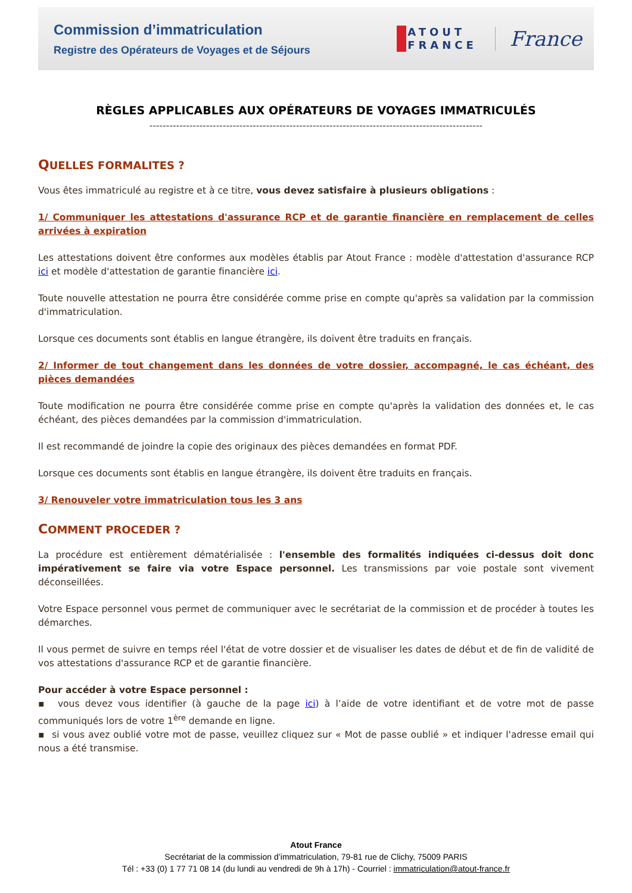Commission d’immatriculation
Registre des Opérateurs de Voyages et de Séjours
ATOUT
FRANCE
France
RÈGLES APPLICABLES AUX OPÉRATEURS DE VOYAGES IMMATRICULÉS
----------------------------------------------------------------------------------------------------
QUELLES FORMALITES ?
Vous êtes immatriculé au registre et à ce titre, vous devez satisfaire à plusieurs obligations :
1/ Communiquer les attestations d'assurance RCP et de garantie financière en remplacement de celles arrivées à expiration
Les attestations doivent être conformes aux modèles établis par Atout France : modèle d'attestation d'assurance RCP ici et modèle d'attestation de garantie financière ici.
Toute nouvelle attestation ne pourra être considérée comme prise en compte qu'après sa validation par la commission d'immatriculation.
Lorsque ces documents sont établis en langue étrangère, ils doivent être traduits en français.
2/ Informer de tout changement dans les données de votre dossier, accompagné, le cas échéant, des pièces demandées
Toute modification ne pourra être considérée comme prise en compte qu'après la validation des données et, le cas échéant, des pièces demandées par la commission d'immatriculation.
Il est recommandé de joindre la copie des originaux des pièces demandées en format PDF.
Lorsque ces documents sont établis en langue étrangère, ils doivent être traduits en français.
3/ Renouveler votre immatriculation tous les 3 ans
COMMENT PROCEDER ?
La procédure est entièrement dématérialisée : l'ensemble des formalités indiquées ci-dessus doit donc impérativement se faire via votre Espace personnel. Les transmissions par voie postale sont vivement déconseillées.
Votre Espace personnel vous permet de communiquer avec le secrétariat de la commission et de procéder à toutes les démarches.
Il vous permet de suivre en temps réel l'état de votre dossier et de visualiser les dates de début et de fin de validité de vos attestations d'assurance RCP et de garantie financière.
Pour accéder à votre Espace personnel :
▪ vous devez vous identifier (à gauche de la page ici) à l’aide de votre identifiant et de votre mot de passe communiqués lors de votre 1<sup>ère</sup> demande en ligne.
▪ si vous avez oublié votre mot de passe, veuillez cliquez sur « Mot de passe oublié » et indiquer l'adresse email qui nous a été transmise.
Atout France
Secrétariat de la commission d’immatriculation, 79-81 rue de Clichy, 75009 PARIS
Tél : +33 (0) 1 77 71 08 14 (du lundi au vendredi de 9h à 17h) - Courriel : immatriculation@atout-france.fr